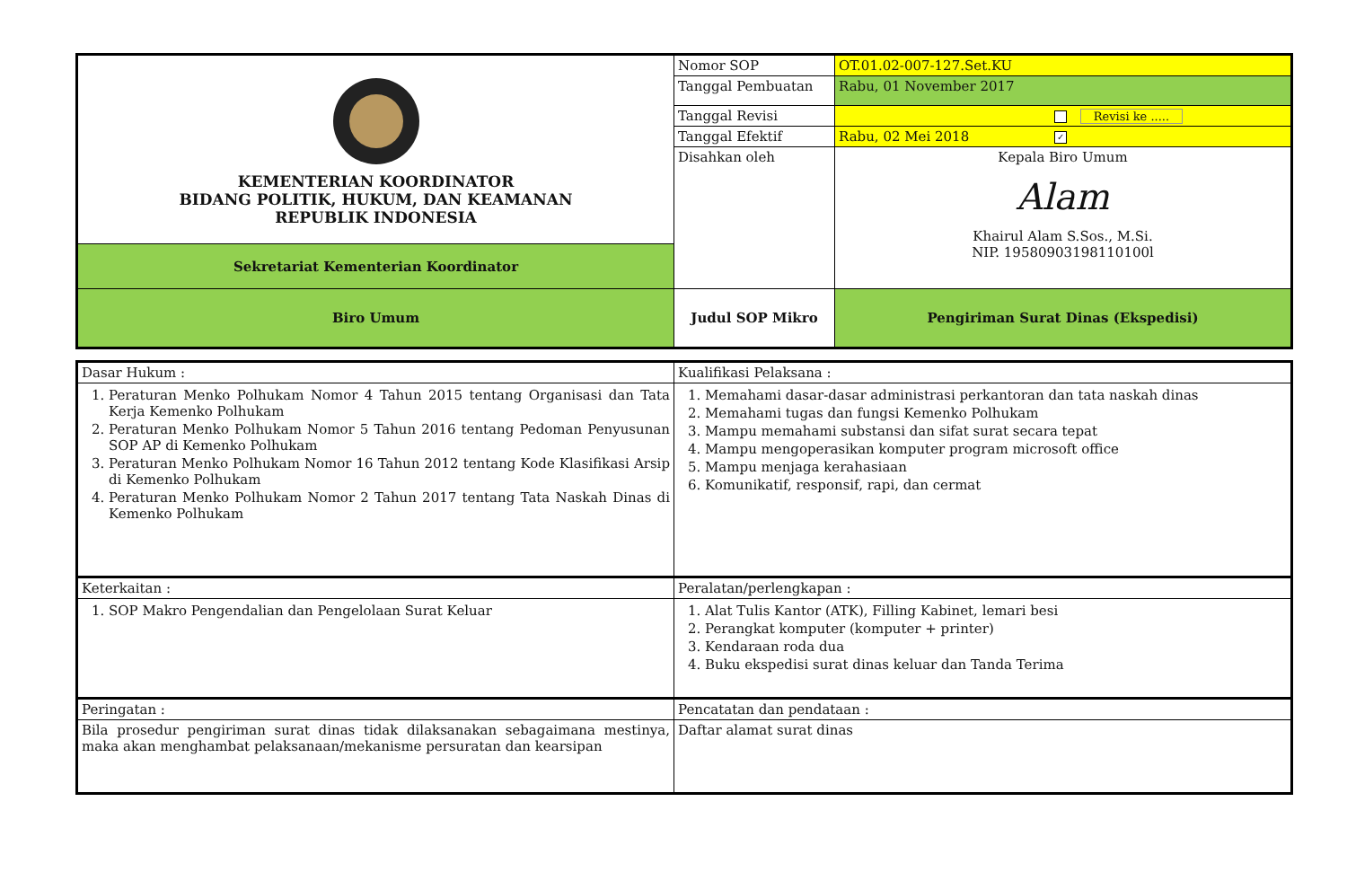| KEMENTERIAN KOORDINATOR BIDANG POLITIK, HUKUM, DAN KEAMANAN REPUBLIK INDONESIA | Nomor SOP | OT.01.02-007-127.Set.KU |
| | Tanggal Pembuatan | Rabu, 01 November 2017 |
| | Tanggal Revisi | Revisi ke ..... |
| | Tanggal Efektif | Rabu, 02 Mei 2018 ✓ |
| | Disahkan oleh | Kepala Biro Umum Alam Khairul Alam S.Sos., M.Si. NIP. 19580903198110100l |
| Sekretariat Kementerian Koordinator | | |
| Biro Umum | Judul SOP Mikro | Pengiriman Surat Dinas (Ekspedisi) |
| Dasar Hukum : | Kualifikasi Pelaksana : |
| 1. Peraturan Menko Polhukam Nomor 4 Tahun 2015 tentang Organisasi dan Tata Kerja Kemenko Polhukam 2. Peraturan Menko Polhukam Nomor 5 Tahun 2016 tentang Pedoman Penyusunan SOP AP di Kemenko Polhukam 3. Peraturan Menko Polhukam Nomor 16 Tahun 2012 tentang Kode Klasifikasi Arsip di Kemenko Polhukam 4. Peraturan Menko Polhukam Nomor 2 Tahun 2017 tentang Tata Naskah Dinas di Kemenko Polhukam | 1. Memahami dasar-dasar administrasi perkantoran dan tata naskah dinas 2. Memahami tugas dan fungsi Kemenko Polhukam 3. Mampu memahami substansi dan sifat surat secara tepat 4. Mampu mengoperasikan komputer program microsoft office 5. Mampu menjaga kerahasiaan 6. Komunikatif, responsif, rapi, dan cermat |
| Keterkaitan : | Peralatan/perlengkapan : |
| 1. SOP Makro Pengendalian dan Pengelolaan Surat Keluar | 1. Alat Tulis Kantor (ATK), Filling Kabinet, lemari besi 2. Perangkat komputer (komputer + printer) 3. Kendaraan roda dua 4. Buku ekspedisi surat dinas keluar dan Tanda Terima |
| Peringatan : | Pencatatan dan pendataan : |
| Bila prosedur pengiriman surat dinas tidak dilaksanakan sebagaimana mestinya, maka akan menghambat pelaksanaan/mekanisme persuratan dan kearsipan | Daftar alamat surat dinas |